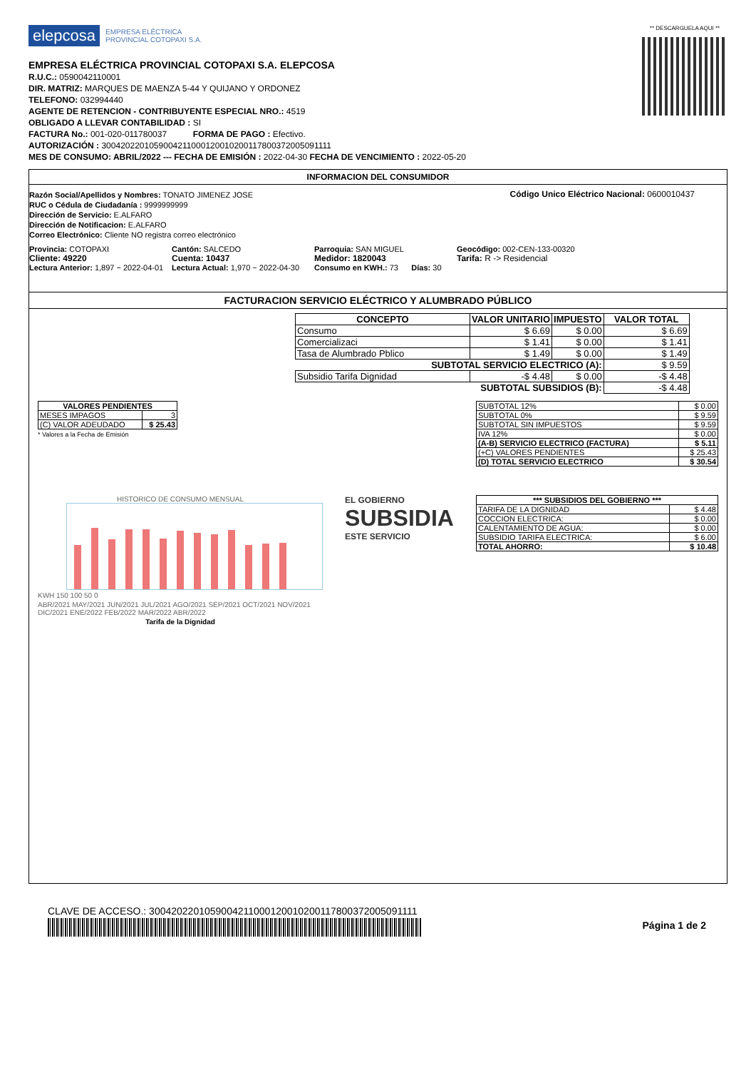elepcosa EMPRESA ELÉCTRICA
PROVINCIAL COTOPAXI S.A.
EMPRESA ELÉCTRICA PROVINCIAL COTOPAXI S.A. ELEPCOSA
R.U.C.: 0590042110001
DIR. MATRIZ: MARQUES DE MAENZA 5-44 Y QUIJANO Y ORDONEZ
TELEFONO: 032994440
AGENTE DE RETENCION - CONTRIBUYENTE ESPECIAL NRO.: 4519
OBLIGADO A LLEVAR CONTABILIDAD : SI
FACTURA No.: 001-020-011780037 FORMA DE PAGO : Efectivo.
AUTORIZACIÓN : 3004202201059004211000120010200117800372005091111
MES DE CONSUMO: ABRIL/2022 --- FECHA DE EMISIÓN : 2022-04-30 FECHA DE VENCIMIENTO : 2022-05-20
** DESCARGUELA AQUI **
INFORMACION DEL CONSUMIDOR
Razón Social/Apellidos y Nombres: TONATO JIMENEZ JOSE
RUC o Cédula de Ciudadanía : 9999999999
Dirección de Servicio: E.ALFARO
Dirección de Notificacion: E.ALFARO
Correo Electrónico: Cliente NO registra correo electrónico
Código Unico Eléctrico Nacional: 0600010437
Provincia: COTOPAXI Cantón: SALCEDO Parroquia: SAN MIGUEL Geocódigo: 002-CEN-133-00320
Cliente: 49220 Cuenta: 10437 Medidor: 1820043 Tarifa: R -> Residencial
Lectura Anterior: 1,897 ~ 2022-04-01
Lectura Actual: 1,970 ~ 2022-04-30
Consumo en KWH.: 73 Días: 30
FACTURACION SERVICIO ELÉCTRICO Y ALUMBRADO PÚBLICO
| CONCEPTO | VALOR UNITARIO | IMPUESTO | VALOR TOTAL |
| --- | --- | --- | --- |
| Consumo | $ 6.69 | $ 0.00 | $ 6.69 |
| Comercializaci | $ 1.41 | $ 0.00 | $ 1.41 |
| Tasa de Alumbrado Pblico | $ 1.49 | $ 0.00 | $ 1.49 |
| SUBTOTAL SERVICIO ELECTRICO (A): | | | $ 9.59 |
| Subsidio Tarifa Dignidad | -$ 4.48 | $ 0.00 | -$ 4.48 |
| SUBTOTAL SUBSIDIOS (B): | | | -$ 4.48 |
| VALORES PENDIENTES | |
| --- | --- |
| MESES IMPAGOS | 3 |
| (C) VALOR ADEUDADO | $ 25.43 |
* Valores a la Fecha de Emisión
| SUBTOTAL 12% | $ 0.00 |
| SUBTOTAL 0% | $ 9.59 |
| SUBTOTAL SIN IMPUESTOS | $ 9.59 |
| IVA 12% | $ 0.00 |
| (A-B) SERVICIO ELECTRICO (FACTURA) | $ 5.11 |
| (+C) VALORES PENDIENTES | $ 25.43 |
| (D) TOTAL SERVICIO ELECTRICO | $ 30.54 |
HISTORICO DE CONSUMO MENSUAL
KWH 150 100 50 0
ABR/2021 MAY/2021 JUN/2021 JUL/2021 AGO/2021 SEP/2021 OCT/2021 NOV/2021 DIC/2021 ENE/2022 FEB/2022 MAR/2022 ABR/2022
Tarifa de la Dignidad
EL GOBIERNO
SUBSIDIA
ESTE SERVICIO
| *** SUBSIDIOS DEL GOBIERNO *** | |
| --- | --- |
| TARIFA DE LA DIGNIDAD | $ 4.48 |
| COCCION ELECTRICA: | $ 0.00 |
| CALENTAMIENTO DE AGUA: | $ 0.00 |
| SUBSIDIO TARIFA ELECTRICA: | $ 6.00 |
| TOTAL AHORRO: | $ 10.48 |
CLAVE DE ACCESO.: 3004202201059004211000120010200117800372005091111
Página 1 de 2